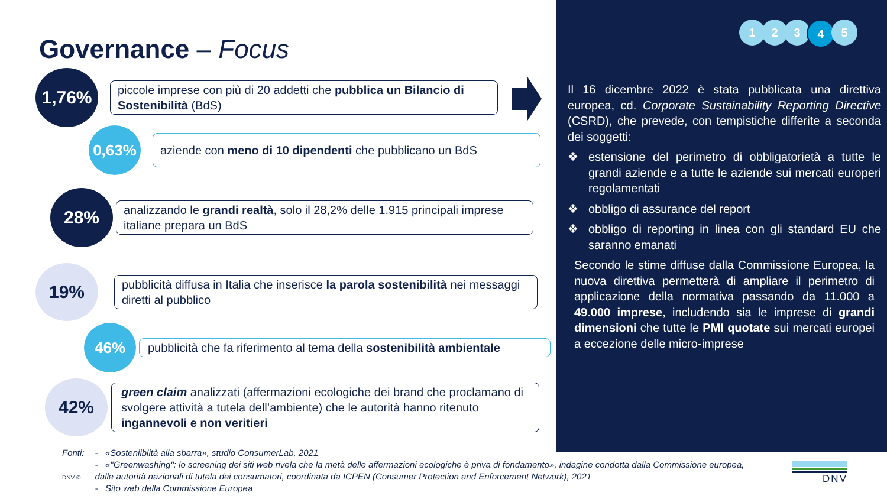Governance – Focus
1,76%
piccole imprese con più di 20 addetti che pubblica un Bilancio di Sostenibilità (BdS)
0,63%
aziende con meno di 10 dipendenti che pubblicano un BdS
28%
analizzando le grandi realtà, solo il 28,2% delle 1.915 principali imprese italiane prepara un BdS
19%
pubblicità diffusa in Italia che inserisce la parola sostenibilità nei messaggi diretti al pubblico
46%
pubblicità che fa riferimento al tema della sostenibilità ambientale
42%
green claim analizzati (affermazioni ecologiche dei brand che proclamano di svolgere attività a tutela dell’ambiente) che le autorità hanno ritenuto ingannevoli e non veritieri
1 2 3 4 5
Il 16 dicembre 2022 è stata pubblicata una direttiva europea, cd. Corporate Sustainability Reporting Directive (CSRD), che prevede, con tempistiche differite a seconda dei soggetti:
estensione del perimetro di obbligatorietà a tutte le grandi aziende e a tutte le aziende sui mercati europeri regolamentati
obbligo di assurance del report
obbligo di reporting in linea con gli standard EU che saranno emanati
Secondo le stime diffuse dalla Commissione Europea, la nuova direttiva permetterà di ampliare il perimetro di applicazione della normativa passando da 11.000 a 49.000 imprese, includendo sia le imprese di grandi dimensioni che tutte le PMI quotate sui mercati europei a eccezione delle micro-imprese
Fonti:
DNV ©
- «Sosteniiblità alla sbarra», studio ConsumerLab, 2021
- «"Greenwashing": lo screening dei siti web rivela che la metà delle affermazioni ecologiche è priva di fondamento», indagine condotta dalla Commissione europea, dalle autorità nazionali di tutela dei consumatori, coordinata da ICPEN (Consumer Protection and Enforcement Network), 2021
- Sito web della Commissione Europea
DNV